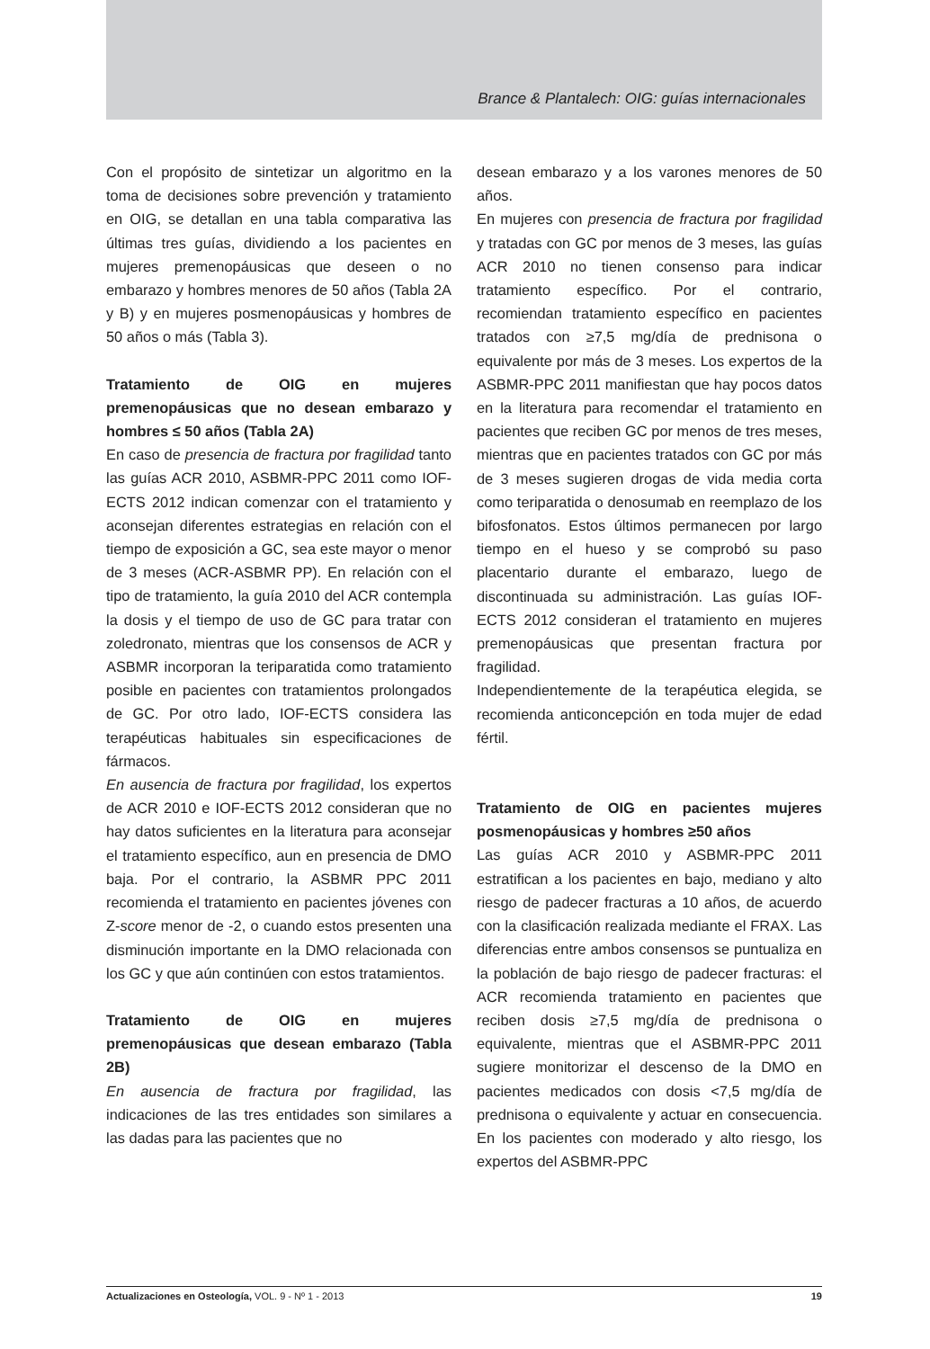Brance & Plantalech: OIG: guías internacionales
Con el propósito de sintetizar un algoritmo en la toma de decisiones sobre prevención y tratamiento en OIG, se detallan en una tabla comparativa las últimas tres guías, dividiendo a los pacientes en mujeres premenopáusicas que deseen o no embarazo y hombres menores de 50 años (Tabla 2A y B) y en mujeres posmenopáusicas y hombres de 50 años o más (Tabla 3).
Tratamiento de OIG en mujeres premenopáusicas que no desean embarazo y hombres ≤ 50 años (Tabla 2A)
En caso de presencia de fractura por fragilidad tanto las guías ACR 2010, ASBMR-PPC 2011 como IOF-ECTS 2012 indican comenzar con el tratamiento y aconsejan diferentes estrategias en relación con el tiempo de exposición a GC, sea este mayor o menor de 3 meses (ACR-ASBMR PP). En relación con el tipo de tratamiento, la guía 2010 del ACR contempla la dosis y el tiempo de uso de GC para tratar con zoledronato, mientras que los consensos de ACR y ASBMR incorporan la teriparatida como tratamiento posible en pacientes con tratamientos prolongados de GC. Por otro lado, IOF-ECTS considera las terapéuticas habituales sin especificaciones de fármacos.
En ausencia de fractura por fragilidad, los expertos de ACR 2010 e IOF-ECTS 2012 consideran que no hay datos suficientes en la literatura para aconsejar el tratamiento específico, aun en presencia de DMO baja. Por el contrario, la ASBMR PPC 2011 recomienda el tratamiento en pacientes jóvenes con Z-score menor de -2, o cuando estos presenten una disminución importante en la DMO relacionada con los GC y que aún continúen con estos tratamientos.
Tratamiento de OIG en mujeres premenopáusicas que desean embarazo (Tabla 2B)
En ausencia de fractura por fragilidad, las indicaciones de las tres entidades son similares a las dadas para las pacientes que no
desean embarazo y a los varones menores de 50 años.
En mujeres con presencia de fractura por fragilidad y tratadas con GC por menos de 3 meses, las guías ACR 2010 no tienen consenso para indicar tratamiento específico. Por el contrario, recomiendan tratamiento específico en pacientes tratados con ≥7,5 mg/día de prednisona o equivalente por más de 3 meses. Los expertos de la ASBMR-PPC 2011 manifiestan que hay pocos datos en la literatura para recomendar el tratamiento en pacientes que reciben GC por menos de tres meses, mientras que en pacientes tratados con GC por más de 3 meses sugieren drogas de vida media corta como teriparatida o denosumab en reemplazo de los bifosfonatos. Estos últimos permanecen por largo tiempo en el hueso y se comprobó su paso placentario durante el embarazo, luego de discontinuada su administración. Las guías IOF-ECTS 2012 consideran el tratamiento en mujeres premenopáusicas que presentan fractura por fragilidad.
Independientemente de la terapéutica elegida, se recomienda anticoncepción en toda mujer de edad fértil.
Tratamiento de OIG en pacientes mujeres posmenopáusicas y hombres ≥50 años
Las guías ACR 2010 y ASBMR-PPC 2011 estratifican a los pacientes en bajo, mediano y alto riesgo de padecer fracturas a 10 años, de acuerdo con la clasificación realizada mediante el FRAX. Las diferencias entre ambos consensos se puntualiza en la población de bajo riesgo de padecer fracturas: el ACR recomienda tratamiento en pacientes que reciben dosis ≥7,5 mg/día de prednisona o equivalente, mientras que el ASBMR-PPC 2011 sugiere monitorizar el descenso de la DMO en pacientes medicados con dosis <7,5 mg/día de prednisona o equivalente y actuar en consecuencia. En los pacientes con moderado y alto riesgo, los expertos del ASBMR-PPC
Actualizaciones en Osteología, VOL. 9 - Nº 1 - 2013 19